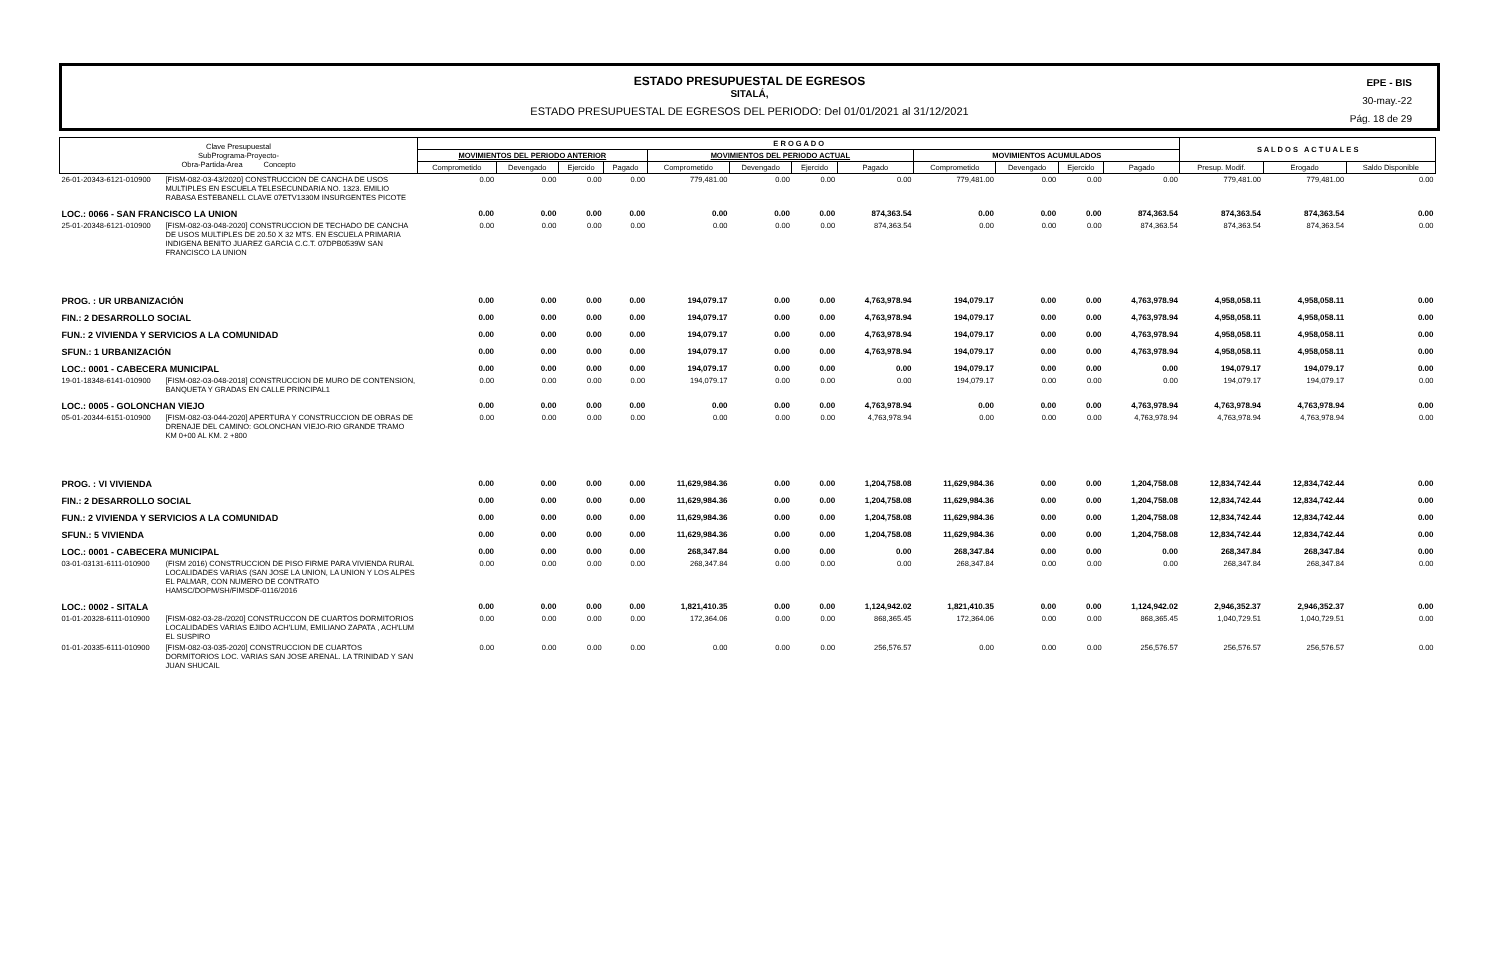ESTADO PRESUPUESTAL DE EGRESOS
SITALÁ,
ESTADO PRESUPUESTAL DE EGRESOS DEL PERIODO: Del 01/01/2021 al 31/12/2021
EPE - BIS
30-may.-22
Pág. 18 de 29
| Clave Presupuestal SubPrograma-Proyecto- Obra-Partida-Area Concepto | | E R O G A D O | | | | | | | | | | | | S A L D O S A C T U A L E S | | |
| --- | --- | --- | --- | --- | --- | --- | --- | --- | --- | --- | --- | --- | --- | --- | --- | --- |
| | | MOVIMIENTOS DEL PERIODO ANTERIOR | | | | MOVIMIENTOS DEL PERIODO ACTUAL | | | | MOVIMIENTOS ACUMULADOS | | | | | | |
| | | Comprometido | Devengado | Ejercido | Pagado | Comprometido | Devengado | Ejercido | Pagado | Comprometido | Devengado | Ejercido | Pagado | Presup. Modif. | Erogado | Saldo Disponible |
| 26-01-20343-6121-010900 | [FISM-082-03-43/2020] CONSTRUCCION DE CANCHA DE USOS MULTIPLES EN ESCUELA TELESECUNDARIA NO. 1323. EMILIO RABASA ESTEBANELL CLAVE 07ETV1330M INSURGENTES PICOTE | 0.00 | 0.00 | 0.00 | 0.00 | 779,481.00 | 0.00 | 0.00 | 0.00 | 779,481.00 | 0.00 | 0.00 | 0.00 | 779,481.00 | 779,481.00 | 0.00 |
| LOC.: 0066 - SAN FRANCISCO LA UNION | | 0.00 | 0.00 | 0.00 | 0.00 | 0.00 | 0.00 | 0.00 | 874,363.54 | 0.00 | 0.00 | 0.00 | 874,363.54 | 874,363.54 | 874,363.54 | 0.00 |
| 25-01-20348-6121-010900 | [FISM-082-03-048-2020] CONSTRUCCION DE TECHADO DE CANCHA DE USOS MULTIPLES DE 20.50 X 32 MTS. EN ESCUELA PRIMARIA INDIGENA BENITO JUAREZ GARCIA C.C.T. 07DPB0539W SAN FRANCISCO LA UNION | 0.00 | 0.00 | 0.00 | 0.00 | 0.00 | 0.00 | 0.00 | 874,363.54 | 0.00 | 0.00 | 0.00 | 874,363.54 | 874,363.54 | 874,363.54 | 0.00 |
| PROG. : UR URBANIZACIÓN | | 0.00 | 0.00 | 0.00 | 0.00 | 194,079.17 | 0.00 | 0.00 | 4,763,978.94 | 194,079.17 | 0.00 | 0.00 | 4,763,978.94 | 4,958,058.11 | 4,958,058.11 | 0.00 |
| FIN.: 2 DESARROLLO SOCIAL | | 0.00 | 0.00 | 0.00 | 0.00 | 194,079.17 | 0.00 | 0.00 | 4,763,978.94 | 194,079.17 | 0.00 | 0.00 | 4,763,978.94 | 4,958,058.11 | 4,958,058.11 | 0.00 |
| FUN.: 2 VIVIENDA Y SERVICIOS A LA COMUNIDAD | | 0.00 | 0.00 | 0.00 | 0.00 | 194,079.17 | 0.00 | 0.00 | 4,763,978.94 | 194,079.17 | 0.00 | 0.00 | 4,763,978.94 | 4,958,058.11 | 4,958,058.11 | 0.00 |
| SFUN.: 1 URBANIZACIÓN | | 0.00 | 0.00 | 0.00 | 0.00 | 194,079.17 | 0.00 | 0.00 | 4,763,978.94 | 194,079.17 | 0.00 | 0.00 | 4,763,978.94 | 4,958,058.11 | 4,958,058.11 | 0.00 |
| LOC.: 0001 - CABECERA MUNICIPAL | | 0.00 | 0.00 | 0.00 | 0.00 | 194,079.17 | 0.00 | 0.00 | 0.00 | 194,079.17 | 0.00 | 0.00 | 0.00 | 194,079.17 | 194,079.17 | 0.00 |
| 19-01-18348-6141-010900 | [FISM-082-03-048-2018] CONSTRUCCION DE MURO DE CONTENSION, BANQUETA Y GRADAS EN CALLE PRINCIPAL1 | 0.00 | 0.00 | 0.00 | 0.00 | 194,079.17 | 0.00 | 0.00 | 0.00 | 194,079.17 | 0.00 | 0.00 | 0.00 | 194,079.17 | 194,079.17 | 0.00 |
| LOC.: 0005 - GOLONCHAN VIEJO | | 0.00 | 0.00 | 0.00 | 0.00 | 0.00 | 0.00 | 0.00 | 4,763,978.94 | 0.00 | 0.00 | 0.00 | 4,763,978.94 | 4,763,978.94 | 4,763,978.94 | 0.00 |
| 05-01-20344-6151-010900 | [FISM-082-03-044-2020] APERTURA Y CONSTRUCCION DE OBRAS DE DRENAJE DEL CAMINO: GOLONCHAN VIEJO-RIO GRANDE TRAMO KM 0+00 AL KM. 2 +800 | 0.00 | 0.00 | 0.00 | 0.00 | 0.00 | 0.00 | 0.00 | 4,763,978.94 | 0.00 | 0.00 | 0.00 | 4,763,978.94 | 4,763,978.94 | 4,763,978.94 | 0.00 |
| PROG. : VI VIVIENDA | | 0.00 | 0.00 | 0.00 | 0.00 | 11,629,984.36 | 0.00 | 0.00 | 1,204,758.08 | 11,629,984.36 | 0.00 | 0.00 | 1,204,758.08 | 12,834,742.44 | 12,834,742.44 | 0.00 |
| FIN.: 2 DESARROLLO SOCIAL | | 0.00 | 0.00 | 0.00 | 0.00 | 11,629,984.36 | 0.00 | 0.00 | 1,204,758.08 | 11,629,984.36 | 0.00 | 0.00 | 1,204,758.08 | 12,834,742.44 | 12,834,742.44 | 0.00 |
| FUN.: 2 VIVIENDA Y SERVICIOS A LA COMUNIDAD | | 0.00 | 0.00 | 0.00 | 0.00 | 11,629,984.36 | 0.00 | 0.00 | 1,204,758.08 | 11,629,984.36 | 0.00 | 0.00 | 1,204,758.08 | 12,834,742.44 | 12,834,742.44 | 0.00 |
| SFUN.: 5 VIVIENDA | | 0.00 | 0.00 | 0.00 | 0.00 | 11,629,984.36 | 0.00 | 0.00 | 1,204,758.08 | 11,629,984.36 | 0.00 | 0.00 | 1,204,758.08 | 12,834,742.44 | 12,834,742.44 | 0.00 |
| LOC.: 0001 - CABECERA MUNICIPAL | | 0.00 | 0.00 | 0.00 | 0.00 | 268,347.84 | 0.00 | 0.00 | 0.00 | 268,347.84 | 0.00 | 0.00 | 0.00 | 268,347.84 | 268,347.84 | 0.00 |
| 03-01-03131-6111-010900 | (FISM 2016) CONSTRUCCION DE PISO FIRME PARA VIVIENDA RURAL LOCALIDADES VARIAS (SAN JOSE LA UNION, LA UNION Y LOS ALPES EL PALMAR, CON NUMERO DE CONTRATO HAMSC/DOPM/SH/FIMSDF-0116/2016 | 0.00 | 0.00 | 0.00 | 0.00 | 268,347.84 | 0.00 | 0.00 | 0.00 | 268,347.84 | 0.00 | 0.00 | 0.00 | 268,347.84 | 268,347.84 | 0.00 |
| LOC.: 0002 - SITALA | | 0.00 | 0.00 | 0.00 | 0.00 | 1,821,410.35 | 0.00 | 0.00 | 1,124,942.02 | 1,821,410.35 | 0.00 | 0.00 | 1,124,942.02 | 2,946,352.37 | 2,946,352.37 | 0.00 |
| 01-01-20328-6111-010900 | [FISM-082-03-28-/2020] CONSTRUCCON DE CUARTOS DORMITORIOS LOCALIDADES VARIAS EJIDO ACH'LUM, EMILIANO ZAPATA , ACH'LUM EL SUSPIRO | 0.00 | 0.00 | 0.00 | 0.00 | 172,364.06 | 0.00 | 0.00 | 868,365.45 | 172,364.06 | 0.00 | 0.00 | 868,365.45 | 1,040,729.51 | 1,040,729.51 | 0.00 |
| 01-01-20335-6111-010900 | [FISM-082-03-035-2020] CONSTRUCCION DE CUARTOS DORMITORIOS LOC. VARIAS SAN JOSE ARENAL. LA TRINIDAD Y SAN JUAN SHUCAIL | 0.00 | 0.00 | 0.00 | 0.00 | 0.00 | 0.00 | 0.00 | 256,576.57 | 0.00 | 0.00 | 0.00 | 256,576.57 | 256,576.57 | 256,576.57 | 0.00 |